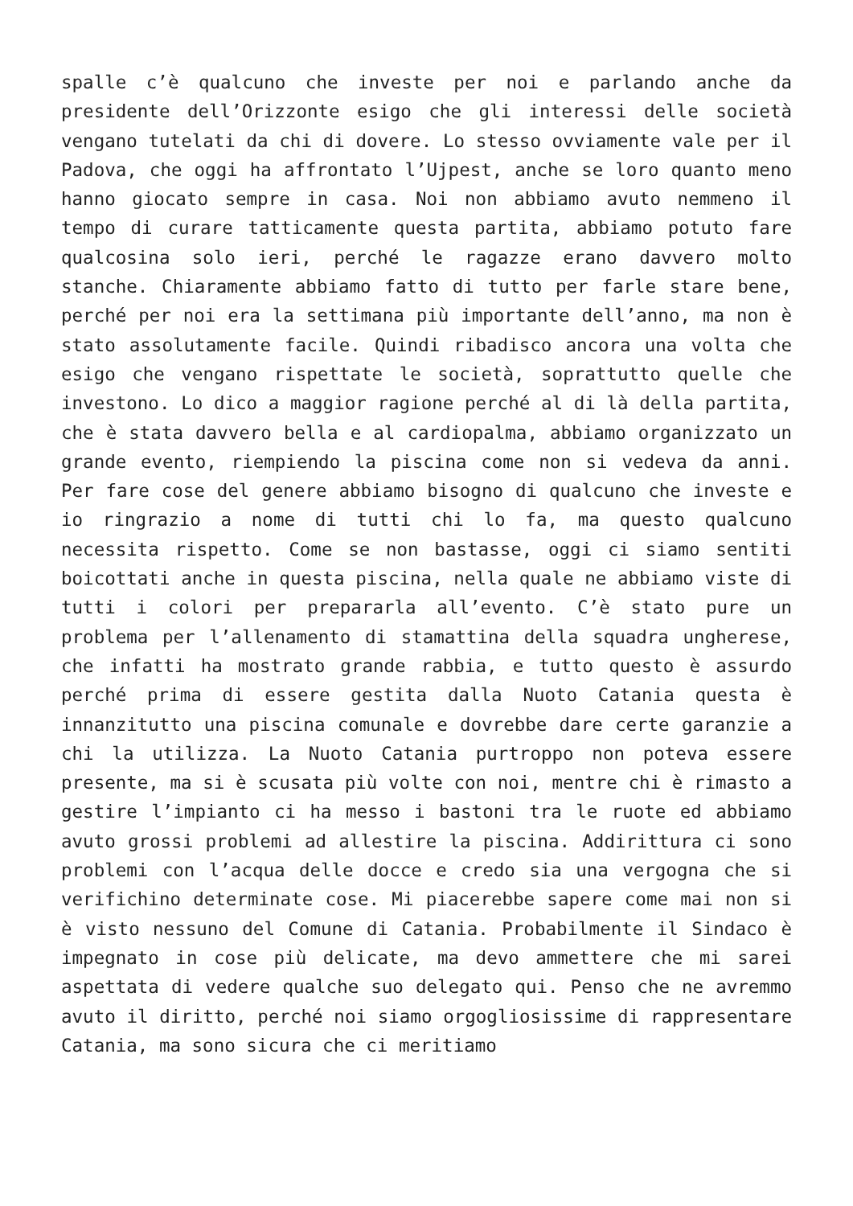spalle c’è qualcuno che investe per noi e parlando anche da presidente dell’Orizzonte esigo che gli interessi delle società vengano tutelati da chi di dovere. Lo stesso ovviamente vale per il Padova, che oggi ha affrontato l’Ujpest, anche se loro quanto meno hanno giocato sempre in casa. Noi non abbiamo avuto nemmeno il tempo di curare tatticamente questa partita, abbiamo potuto fare qualcosina solo ieri, perché le ragazze erano davvero molto stanche. Chiaramente abbiamo fatto di tutto per farle stare bene, perché per noi era la settimana più importante dell’anno, ma non è stato assolutamente facile. Quindi ribadisco ancora una volta che esigo che vengano rispettate le società, soprattutto quelle che investono. Lo dico a maggior ragione perché al di là della partita, che è stata davvero bella e al cardiopalma, abbiamo organizzato un grande evento, riempiendo la piscina come non si vedeva da anni. Per fare cose del genere abbiamo bisogno di qualcuno che investe e io ringrazio a nome di tutti chi lo fa, ma questo qualcuno necessita rispetto. Come se non bastasse, oggi ci siamo sentiti boicottati anche in questa piscina, nella quale ne abbiamo viste di tutti i colori per prepararla all’evento. C’è stato pure un problema per l’allenamento di stamattina della squadra ungherese, che infatti ha mostrato grande rabbia, e tutto questo è assurdo perché prima di essere gestita dalla Nuoto Catania questa è innanzitutto una piscina comunale e dovrebbe dare certe garanzie a chi la utilizza. La Nuoto Catania purtroppo non poteva essere presente, ma si è scusata più volte con noi, mentre chi è rimasto a gestire l’impianto ci ha messo i bastoni tra le ruote ed abbiamo avuto grossi problemi ad allestire la piscina. Addirittura ci sono problemi con l’acqua delle docce e credo sia una vergogna che si verifichino determinate cose. Mi piacerebbe sapere come mai non si è visto nessuno del Comune di Catania. Probabilmente il Sindaco è impegnato in cose più delicate, ma devo ammettere che mi sarei aspettata di vedere qualche suo delegato qui. Penso che ne avremmo avuto il diritto, perché noi siamo orgogliosissime di rappresentare Catania, ma sono sicura che ci meritiamo